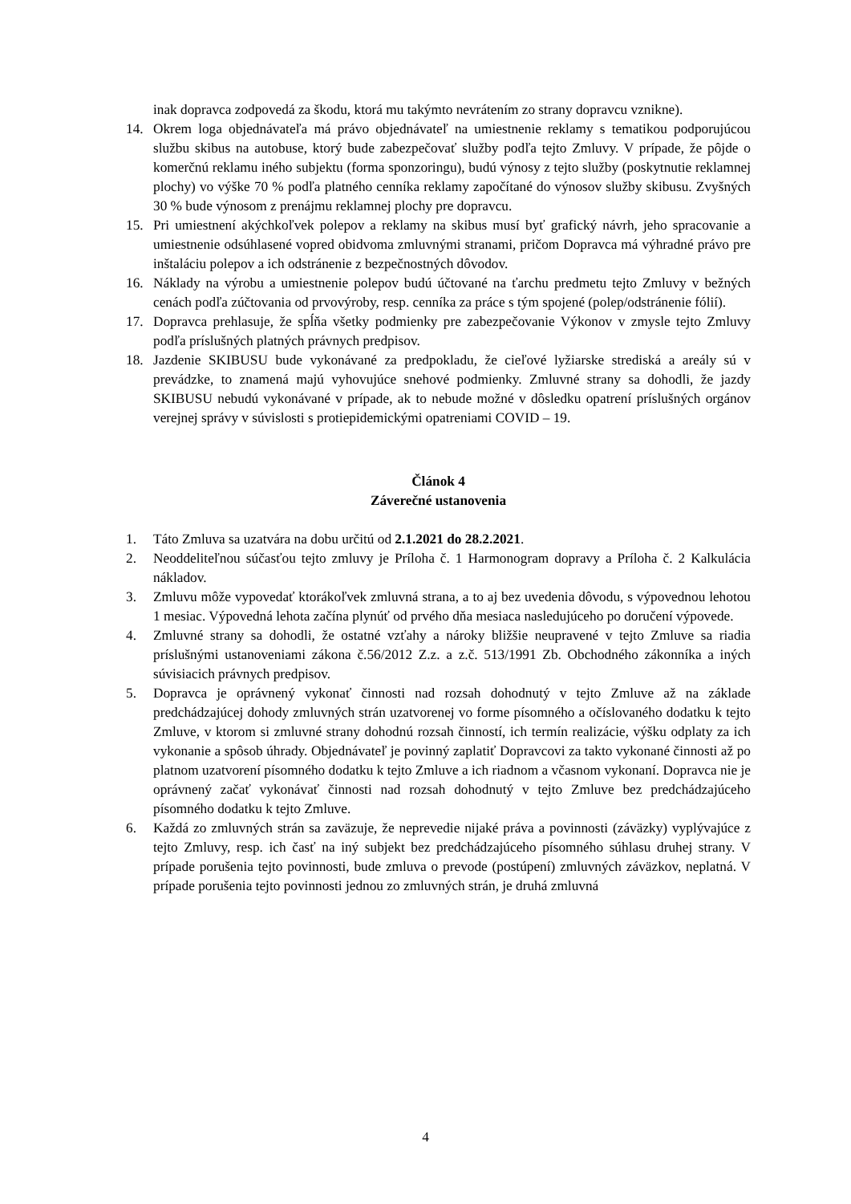inak dopravca zodpovedá za škodu, ktorá mu takýmto nevrátením zo strany dopravcu vznikne).
14. Okrem loga objednávateľa má právo objednávateľ na umiestnenie reklamy s tematikou podporujúcou službu skibus na autobuse, ktorý bude zabezpečovať služby podľa tejto Zmluvy. V prípade, že pôjde o komerčnú reklamu iného subjektu (forma sponzoringu), budú výnosy z tejto služby (poskytnutie reklamnej plochy) vo výške 70 % podľa platného cenníka reklamy započítané do výnosov služby skibusu. Zvyšných 30 % bude výnosom z prenájmu reklamnej plochy pre dopravcu.
15. Pri umiestnení akýchkoľvek polepov a reklamy na skibus musí byť grafický návrh, jeho spracovanie a umiestnenie odsúhlasené vopred obidvoma zmluvnými stranami, pričom Dopravca má výhradné právo pre inštaláciu polepov a ich odstránenie z bezpečnostných dôvodov.
16. Náklady na výrobu a umiestnenie polepov budú účtované na ťarchu predmetu tejto Zmluvy v bežných cenách podľa zúčtovania od prvovýroby, resp. cenníka za práce s tým spojené (polep/odstránenie fólií).
17. Dopravca prehlasuje, že spĺňa všetky podmienky pre zabezpečovanie Výkonov v zmysle tejto Zmluvy podľa príslušných platných právnych predpisov.
18. Jazdenie SKIBUSU bude vykonávané za predpokladu, že cieľové lyžiarske strediská a areály sú v prevádzke, to znamená majú vyhovujúce snehové podmienky. Zmluvné strany sa dohodli, že jazdy SKIBUSU nebudú vykonávané v prípade, ak to nebude možné v dôsledku opatrení príslušných orgánov verejnej správy v súvislosti s protiepidemickými opatreniami COVID – 19.
Článok 4
Záverečné ustanovenia
1. Táto Zmluva sa uzatvára na dobu určitú od 2.1.2021 do 28.2.2021.
2. Neoddeliteľnou súčasťou tejto zmluvy je Príloha č. 1 Harmonogram dopravy a Príloha č. 2 Kalkulácia nákladov.
3. Zmluvu môže vypovedať ktorákoľvek zmluvná strana, a to aj bez uvedenia dôvodu, s výpovednou lehotou 1 mesiac. Výpovedná lehota začína plynúť od prvého dňa mesiaca nasledujúceho po doručení výpovede.
4. Zmluvné strany sa dohodli, že ostatné vzťahy a nároky bližšie neupravené v tejto Zmluve sa riadia príslušnými ustanoveniami zákona č.56/2012 Z.z. a z.č. 513/1991 Zb. Obchodného zákonníka a iných súvisiacich právnych predpisov.
5. Dopravca je oprávnený vykonať činnosti nad rozsah dohodnutý v tejto Zmluve až na základe predchádzajúcej dohody zmluvných strán uzatvorenej vo forme písomného a očíslovaného dodatku k tejto Zmluve, v ktorom si zmluvné strany dohodnú rozsah činností, ich termín realizácie, výšku odplaty za ich vykonanie a spôsob úhrady. Objednávateľ je povinný zaplatiť Dopravcovi za takto vykonané činnosti až po platnom uzatvorení písomného dodatku k tejto Zmluve a ich riadnom a včasnom vykonaní. Dopravca nie je oprávnený začať vykonávať činnosti nad rozsah dohodnutý v tejto Zmluve bez predchádzajúceho písomného dodatku k tejto Zmluve.
6. Každá zo zmluvných strán sa zaväzuje, že neprevedie nijaké práva a povinnosti (záväzky) vyplývajúce z tejto Zmluvy, resp. ich časť na iný subjekt bez predchádzajúceho písomného súhlasu druhej strany. V prípade porušenia tejto povinnosti, bude zmluva o prevode (postúpení) zmluvných záväzkov, neplatná. V prípade porušenia tejto povinnosti jednou zo zmluvných strán, je druhá zmluvná
4